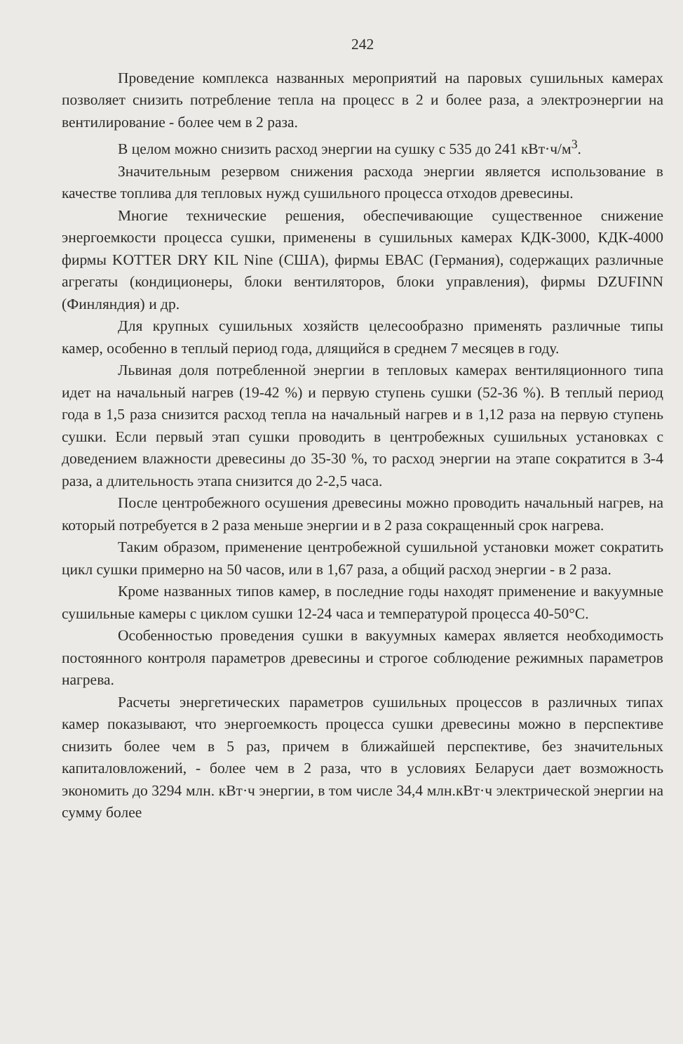242
Проведение комплекса названных мероприятий на паровых сушильных камерах позволяет снизить потребление тепла на процесс в 2 и более раза, а электроэнергии на вентилирование - более чем в 2 раза.
В целом можно снизить расход энергии на сушку с 535 до 241 кВт·ч/м<sup>3</sup>.
Значительным резервом снижения расхода энергии является использование в качестве топлива для тепловых нужд сушильного процесса отходов древесины.
Многие технические решения, обеспечивающие существенное снижение энергоемкости процесса сушки, применены в сушильных камерах КДК-3000, КДК-4000 фирмы KOTTER DRY KIL Nine (США), фирмы ЕВАС (Германия), содержащих различные агрегаты (кондиционеры, блоки вентиляторов, блоки управления), фирмы DZUFINN (Финляндия) и др.
Для крупных сушильных хозяйств целесообразно применять различные типы камер, особенно в теплый период года, длящийся в среднем 7 месяцев в году.
Львиная доля потребленной энергии в тепловых камерах вентиляционного типа идет на начальный нагрев (19-42 %) и первую ступень сушки (52-36 %). В теплый период года в 1,5 раза снизится расход тепла на начальный нагрев и в 1,12 раза на первую ступень сушки. Если первый этап сушки проводить в центробежных сушильных установках с доведением влажности древесины до 35-30 %, то расход энергии на этапе сократится в 3-4 раза, а длительность этапа снизится до 2-2,5 часа.
После центробежного осушения древесины можно проводить начальный нагрев, на который потребуется в 2 раза меньше энергии и в 2 раза сокращенный срок нагрева.
Таким образом, применение центробежной сушильной установки может сократить цикл сушки примерно на 50 часов, или в 1,67 раза, а общий расход энергии - в 2 раза.
Кроме названных типов камер, в последние годы находят применение и вакуумные сушильные камеры с циклом сушки 12-24 часа и температурой процесса 40-50°С.
Особенностью проведения сушки в вакуумных камерах является необходимость постоянного контроля параметров древесины и строгое соблюдение режимных параметров нагрева.
Расчеты энергетических параметров сушильных процессов в различных типах камер показывают, что энергоемкость процесса сушки древесины можно в перспективе снизить более чем в 5 раз, причем в ближайшей перспективе, без значительных капиталовложений, - более чем в 2 раза, что в условиях Беларуси дает возможность экономить до 3294 млн. кВт·ч энергии, в том числе 34,4 млн.кВт·ч электрической энергии на сумму более